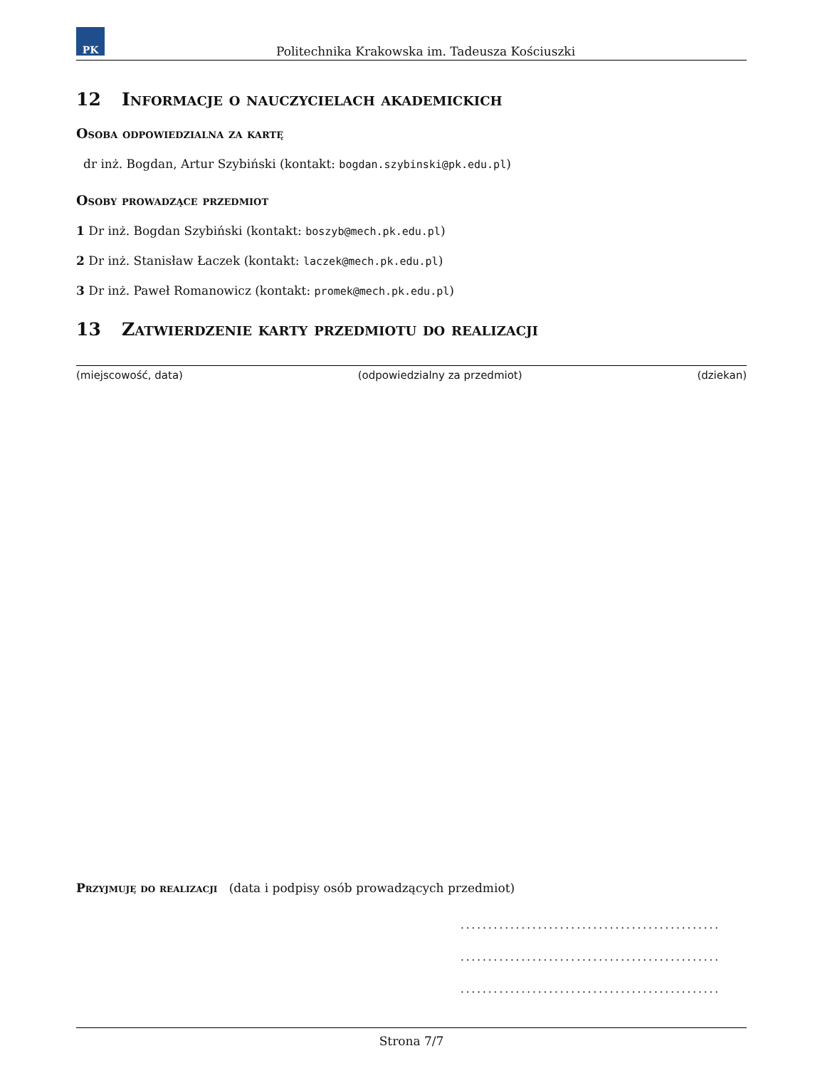PK
Politechnika Krakowska im. Tadeusza Kościuszki
12 Informacje o nauczycielach akademickich
Osoba odpowiedzialna za kartę
dr inż. Bogdan, Artur Szybiński (kontakt: bogdan.szybinski@pk.edu.pl)
Osoby prowadzące przedmiot
1 Dr inż. Bogdan Szybiński (kontakt: boszyb@mech.pk.edu.pl)
2 Dr inż. Stanisław Łaczek (kontakt: laczek@mech.pk.edu.pl)
3 Dr inż. Paweł Romanowicz (kontakt: promek@mech.pk.edu.pl)
13 Zatwierdzenie karty przedmiotu do realizacji
(miejscowość, data) (odpowiedzialny za przedmiot) (dziekan)
Przyjmuję do realizacji (data i podpisy osób prowadzących przedmiot)
...............................................
...............................................
...............................................
Strona 7/7